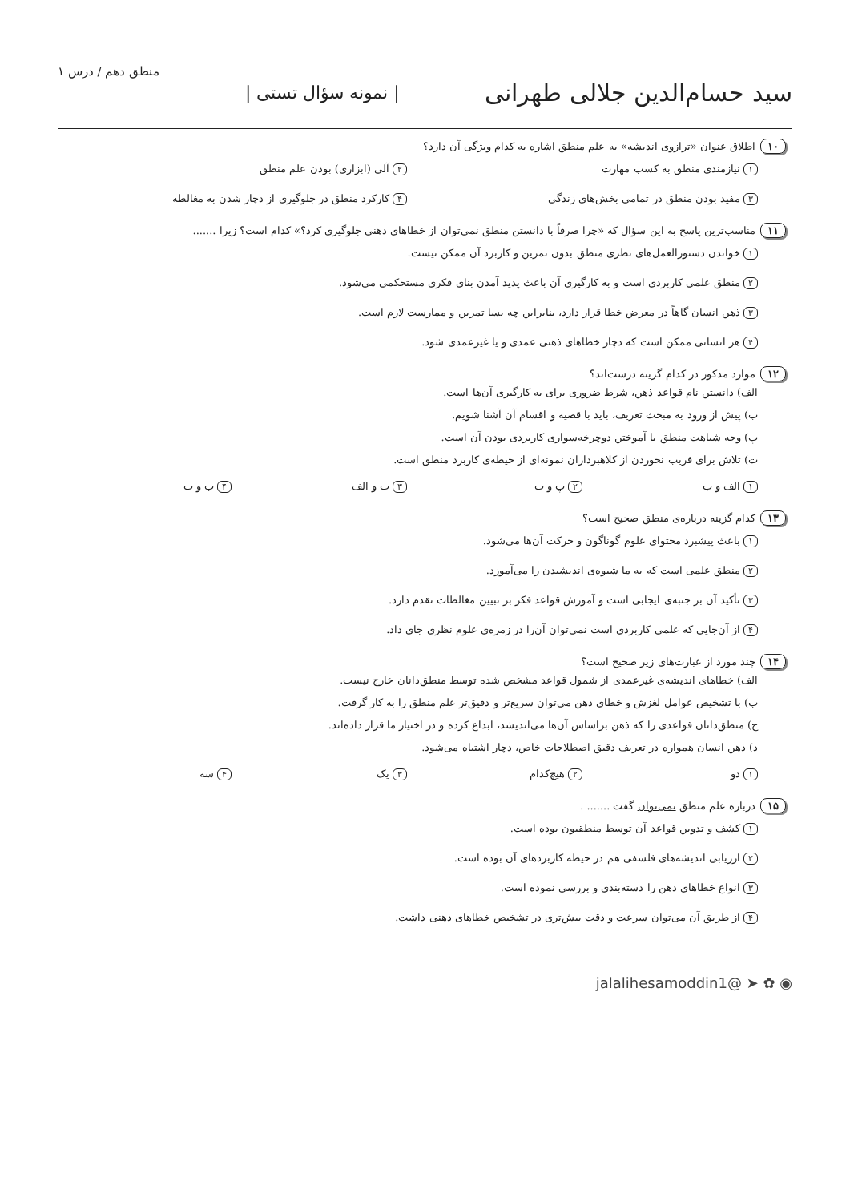سید حسام‌الدین جلالی طهرانی | نمونه سؤال تستی | منطق دهم / درس ۱
۱۰ اطلاق عنوان «ترازوی اندیشه» به علم منطق اشاره به کدام ویژگی آن دارد؟
۱ نیازمندی منطق به کسب مهارت
۲ آلی (ابزاری) بودن علم منطق
۳ مفید بودن منطق در تمامی بخش‌های زندگی
۴ کارکرد منطق در جلوگیری از دچار شدن به مغالطه
۱۱ مناسب‌ترین پاسخ به این سؤال که «چرا صرفاً با دانستن منطق نمی‌توان از خطاهای ذهنی جلوگیری کرد؟» کدام است؟ زیرا .......
۱ خواندن دستورالعمل‌های نظری منطق بدون تمرین و کاربرد آن ممکن نیست.
۲ منطق علمی کاربردی است و به کارگیری آن باعث پدید آمدن بنای فکری مستحکمی می‌شود.
۳ ذهن انسان گاهاً در معرض خطا قرار دارد، بنابراین چه بسا تمرین و ممارست لازم است.
۴ هر انسانی ممکن است که دچار خطاهای ذهنی عمدی و یا غیرعمدی شود.
۱۲ موارد مذکور در کدام گزینه درست‌اند؟
الف) دانستن نام قواعد ذهن، شرط ضروری برای به کارگیری آن‌ها است.
ب) پیش از ورود به مبحث تعریف، باید با قضیه و اقسام آن آشنا شویم.
پ) وجه شباهت منطق با آموختن دوچرخه‌سواری کاربردی بودن آن است.
ت) تلاش برای فریب نخوردن از کلاهبرداران نمونه‌ای از حیطه‌ی کاربرد منطق است.
۱ الف و ب
۲ پ و ت
۳ ت و الف
۴ ب و ت
۱۳ کدام گزینه درباره‌ی منطق صحیح است؟
۱ باعث پیشبرد محتوای علوم گوناگون و حرکت آن‌ها می‌شود.
۲ منطق علمی است که به ما شیوه‌ی اندیشیدن را می‌آموزد.
۳ تأکید آن بر جنبه‌ی ایجابی است و آموزش قواعد فکر بر تبیین مغالطات تقدم دارد.
۴ از آن‌جایی که علمی کاربردی است نمی‌توان آن‌را در زمره‌ی علوم نظری جای داد.
۱۴ چند مورد از عبارت‌های زیر صحیح است؟
الف) خطاهای اندیشه‌ی غیرعمدی از شمول قواعد مشخص شده توسط منطق‌دانان خارج نیست.
ب) با تشخیص عوامل لغزش و خطای ذهن می‌توان سریع‌تر و دقیق‌تر علم منطق را به کار گرفت.
ج) منطق‌دانان قواعدی را که ذهن براساس آن‌ها می‌اندیشد، ابداع کرده و در اختیار ما قرار داده‌اند.
د) ذهن انسان همواره در تعریف دقیق اصطلاحات خاص، دچار اشتباه می‌شود.
۱ دو
۲ هیچ‌کدام
۳ یک
۴ سه
۱۵ درباره علم منطق نمی‌توان گفت ....... .
۱ کشف و تدوین قواعد آن توسط منطقیون بوده است.
۲ ارزیابی اندیشه‌های فلسفی هم در حیطه کاربردهای آن بوده است.
۳ انواع خطاهای ذهن را دسته‌بندی و بررسی نموده است.
۴ از طریق آن می‌توان سرعت و دقت بیش‌تری در تشخیص خطاهای ذهنی داشت.
◉ ✿ ➤ @jalalihesamoddin1